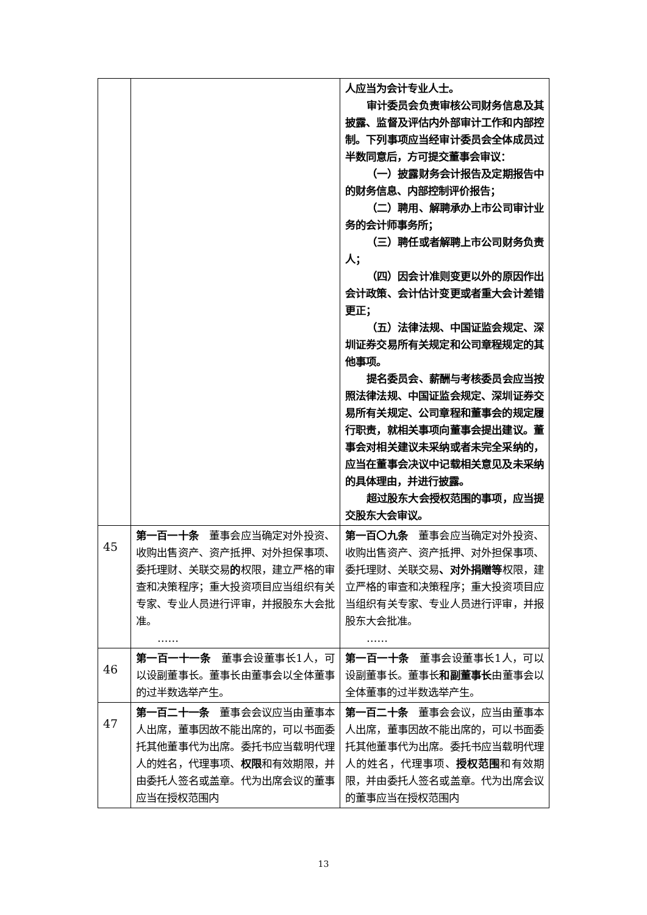| | | 人应当为会计专业人士。 审计委员会负责审核公司财务信息及其披露、监督及评估内外部审计工作和内部控制。下列事项应当经审计委员会全体成员过半数同意后，方可提交董事会审议： （一）披露财务会计报告及定期报告中的财务信息、内部控制评价报告； （二）聘用、解聘承办上市公司审计业务的会计师事务所； （三）聘任或者解聘上市公司财务负责人； （四）因会计准则变更以外的原因作出会计政策、会计估计变更或者重大会计差错更正； （五）法律法规、中国证监会规定、深圳证券交易所有关规定和公司章程规定的其他事项。 提名委员会、薪酬与考核委员会应当按照法律法规、中国证监会规定、深圳证券交易所有关规定、公司章程和董事会的规定履行职责，就相关事项向董事会提出建议。董事会对相关建议未采纳或者未完全采纳的，应当在董事会决议中记载相关意见及未采纳的具体理由，并进行披露。 超过股东大会授权范围的事项，应当提交股东大会审议。 |
| 45 | 第一百一十条 董事会应当确定对外投资、收购出售资产、资产抵押、对外担保事项、委托理财、关联交易 的 权限，建立严格的审查和决策程序；重大投资项目应当组织有关专家、专业人员进行评审，并报股东大会批准。 …… | 第一百〇九条 董事会应当确定对外投资、收购出售资产、资产抵押、对外担保事项、委托理财、关联交易 、对外捐赠等 权限，建立严格的审查和决策程序；重大投资项目应当组织有关专家、专业人员进行评审，并报股东大会批准。 …… |
| 46 | 第一百一十一条 董事会设董事长1人，可以设副董事长。董事长由董事会以全体董事的过半数选举产生。 | 第一百一十条 董事会设董事长1人，可以设副董事长。董事长 和副董事长 由董事会以全体董事的过半数选举产生。 |
| 47 | 第一百二十一条 董事会会议应当由董事本人出席，董事因故不能出席的，可以书面委托其他董事代为出席。委托书应当载明代理人的姓名，代理事项、 权限 和有效期限，并由委托人签名或盖章。代为出席会议的董事应当在授权范围内 | 第一百二十条 董事会会议，应当由董事本人出席，董事因故不能出席的，可以书面委托其他董事代为出席。委托书应当载明代理人的姓名，代理事项、 授权范围 和有效期限，并由委托人签名或盖章。代为出席会议的董事应当在授权范围内 |
13